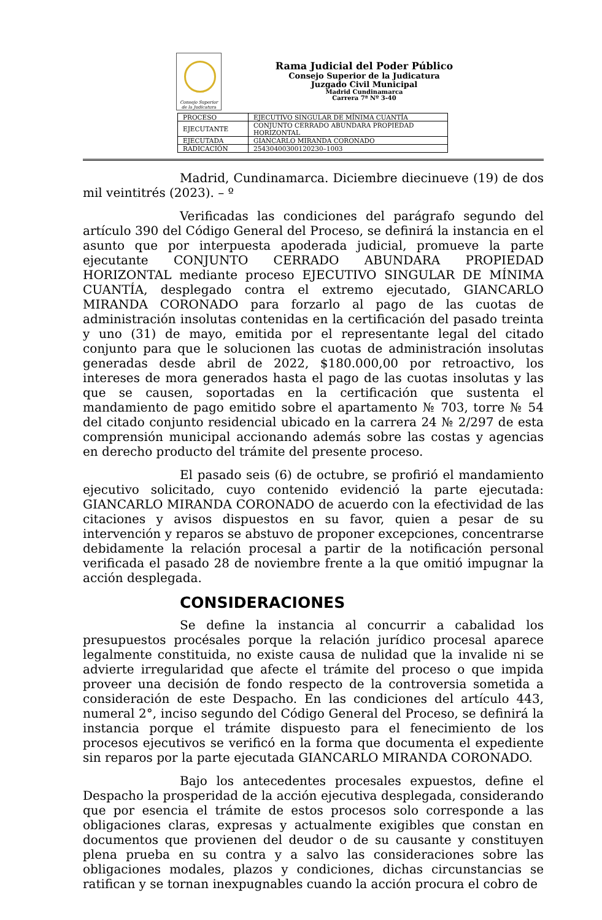Consejo Superior de la Judicatura
Rama Judicial del Poder Público
Consejo Superior de la Judicatura
Juzgado Civil Municipal
Madrid Cundinamarca
Carrera 7ª Nº 3-40
| PROCESO | EJECUTIVO SINGULAR DE MÍNIMA CUANTÍA |
| EJECUTANTE | CONJUNTO CERRADO ABUNDARA PROPIEDAD HORIZONTAL |
| EJECUTADA | GIANCARLO MIRANDA CORONADO |
| RADICACIÓN | 25430400300120230–1003 |
Madrid, Cundinamarca. Diciembre diecinueve (19) de dos mil veintitrés (2023). – º
Verificadas las condiciones del parágrafo segundo del artículo 390 del Código General del Proceso, se definirá la instancia en el asunto que por interpuesta apoderada judicial, promueve la parte ejecutante CONJUNTO CERRADO ABUNDARA PROPIEDAD HORIZONTAL mediante proceso EJECUTIVO SINGULAR DE MÍNIMA CUANTÍA, desplegado contra el extremo ejecutado, GIANCARLO MIRANDA CORONADO para forzarlo al pago de las cuotas de administración insolutas contenidas en la certificación del pasado treinta y uno (31) de mayo, emitida por el representante legal del citado conjunto para que le solucionen las cuotas de administración insolutas generadas desde abril de 2022, $180.000,00 por retroactivo, los intereses de mora generados hasta el pago de las cuotas insolutas y las que se causen, soportadas en la certificación que sustenta el mandamiento de pago emitido sobre el apartamento № 703, torre № 54 del citado conjunto residencial ubicado en la carrera 24 № 2/297 de esta comprensión municipal accionando además sobre las costas y agencias en derecho producto del trámite del presente proceso.
El pasado seis (6) de octubre, se profirió el mandamiento ejecutivo solicitado, cuyo contenido evidenció la parte ejecutada: GIANCARLO MIRANDA CORONADO de acuerdo con la efectividad de las citaciones y avisos dispuestos en su favor, quien a pesar de su intervención y reparos se abstuvo de proponer excepciones, concentrarse debidamente la relación procesal a partir de la notificación personal verificada el pasado 28 de noviembre frente a la que omitió impugnar la acción desplegada.
CONSIDERACIONES
Se define la instancia al concurrir a cabalidad los presupuestos procésales porque la relación jurídico procesal aparece legalmente constituida, no existe causa de nulidad que la invalide ni se advierte irregularidad que afecte el trámite del proceso o que impida proveer una decisión de fondo respecto de la controversia sometida a consideración de este Despacho. En las condiciones del artículo 443, numeral 2°, inciso segundo del Código General del Proceso, se definirá la instancia porque el trámite dispuesto para el fenecimiento de los procesos ejecutivos se verificó en la forma que documenta el expediente sin reparos por la parte ejecutada GIANCARLO MIRANDA CORONADO.
Bajo los antecedentes procesales expuestos, define el Despacho la prosperidad de la acción ejecutiva desplegada, considerando que por esencia el trámite de estos procesos solo corresponde a las obligaciones claras, expresas y actualmente exigibles que constan en documentos que provienen del deudor o de su causante y constituyen plena prueba en su contra y a salvo las consideraciones sobre las obligaciones modales, plazos y condiciones, dichas circunstancias se ratifican y se tornan inexpugnables cuando la acción procura el cobro de